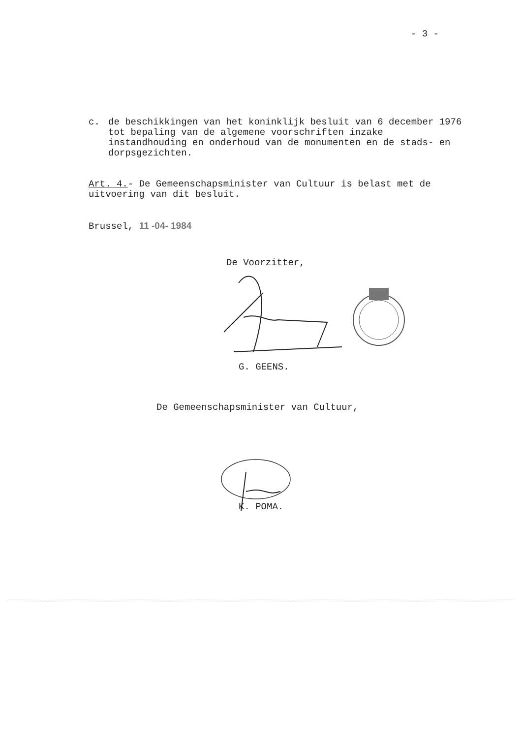- 3 -
c. de beschikkingen van het koninklijk besluit van 6 december 1976 tot bepaling van de algemene voorschriften inzake instandhouding en onderhoud van de monumenten en de stads- en dorpsgezichten.
Art. 4.- De Gemeenschapsminister van Cultuur is belast met de uitvoering van dit besluit.
Brussel, 11 -04- 1984
De Voorzitter,
G. GEENS.
De Gemeenschapsminister van Cultuur,
K. POMA.